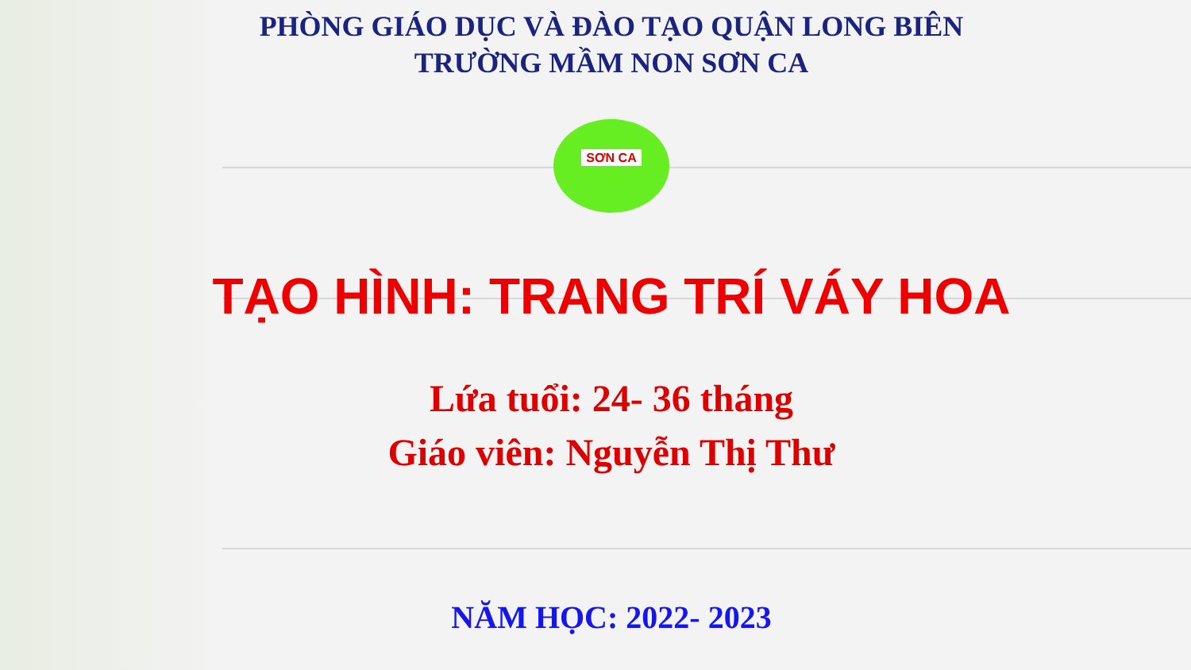PHÒNG GIÁO DỤC VÀ ĐÀO TẠO QUẬN LONG BIÊN
TRƯỜNG MẦM NON SƠN CA
SƠN CA
TẠO HÌNH: TRANG TRÍ VÁY HOA
Lứa tuổi: 24- 36 tháng
Giáo viên: Nguyễn Thị Thư
NĂM HỌC: 2022- 2023